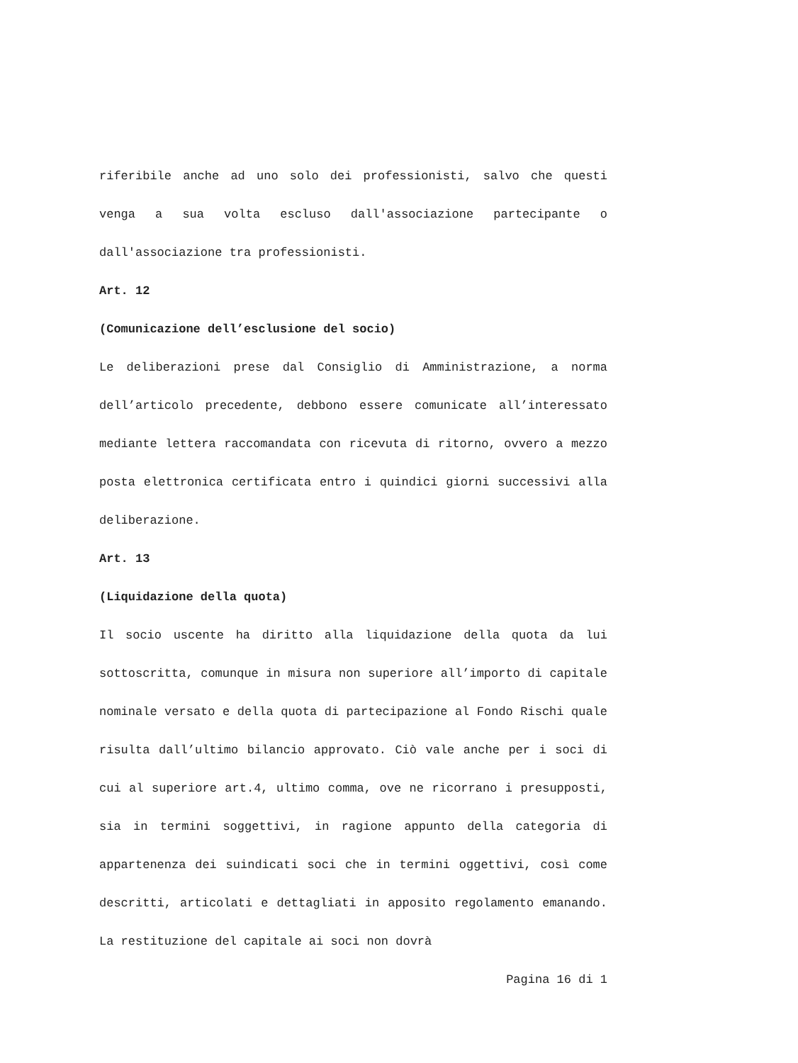riferibile anche ad uno solo dei professionisti, salvo che questi venga a sua volta escluso dall'associazione partecipante o dall'associazione tra professionisti.
Art. 12
(Comunicazione dell’esclusione del socio)
Le deliberazioni prese dal Consiglio di Amministrazione, a norma dell’articolo precedente, debbono essere comunicate all’interessato mediante lettera raccomandata con ricevuta di ritorno, ovvero a mezzo posta elettronica certificata entro i quindici giorni successivi alla deliberazione.
Art. 13
(Liquidazione della quota)
Il socio uscente ha diritto alla liquidazione della quota da lui sottoscritta, comunque in misura non superiore all’importo di capitale nominale versato e della quota di partecipazione al Fondo Rischi quale risulta dall’ultimo bilancio approvato. Ciò vale anche per i soci di cui al superiore art.4, ultimo comma, ove ne ricorrano i presupposti, sia in termini soggettivi, in ragione appunto della categoria di appartenenza dei suindicati soci che in termini oggettivi, così come descritti, articolati e dettagliati in apposito regolamento emanando. La restituzione del capitale ai soci non dovrà
Pagina 16 di 1